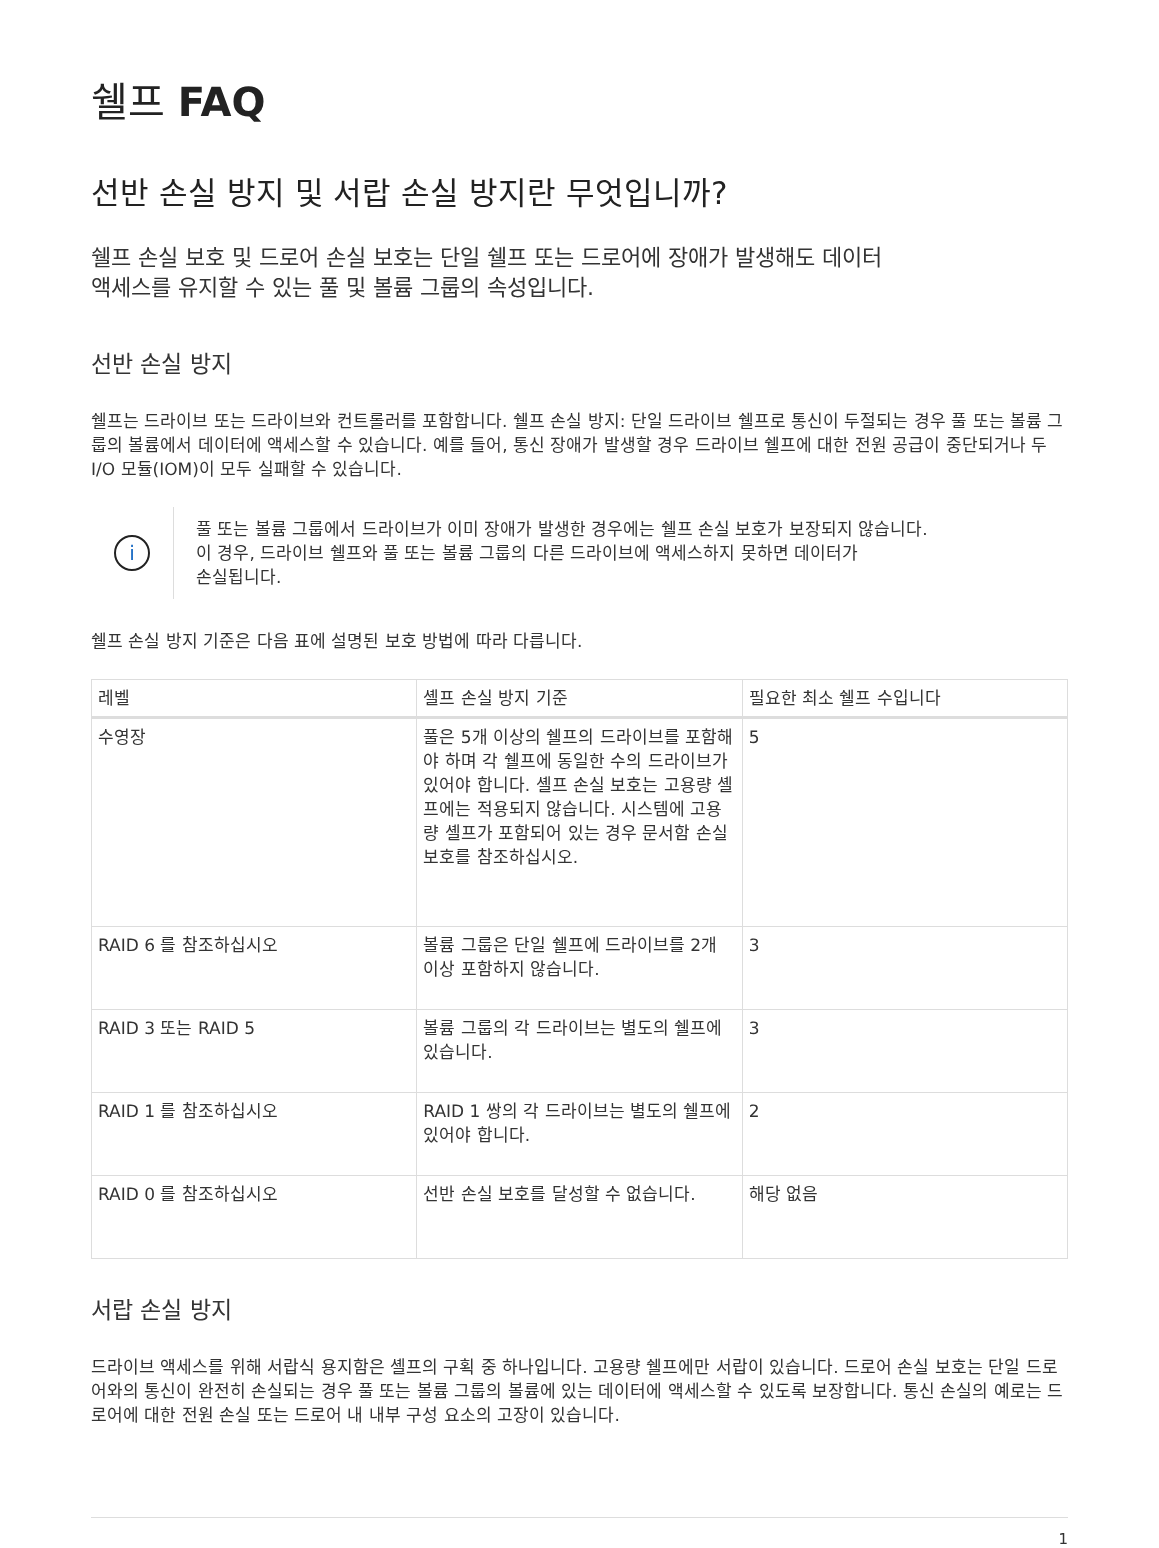쉘프 FAQ
선반 손실 방지 및 서랍 손실 방지란 무엇입니까?
쉘프 손실 보호 및 드로어 손실 보호는 단일 쉘프 또는 드로어에 장애가 발생해도 데이터
액세스를 유지할 수 있는 풀 및 볼륨 그룹의 속성입니다.
선반 손실 방지
쉘프는 드라이브 또는 드라이브와 컨트롤러를 포함합니다. 쉘프 손실 방지: 단일 드라이브 쉘프로 통신이 두절되는 경우 풀 또는 볼륨 그룹의 볼륨에서 데이터에 액세스할 수 있습니다. 예를 들어, 통신 장애가 발생할 경우 드라이브 쉘프에 대한 전원 공급이 중단되거나 두 I/O 모듈(IOM)이 모두 실패할 수 있습니다.
i
풀 또는 볼륨 그룹에서 드라이브가 이미 장애가 발생한 경우에는 쉘프 손실 보호가 보장되지 않습니다.
이 경우, 드라이브 쉘프와 풀 또는 볼륨 그룹의 다른 드라이브에 액세스하지 못하면 데이터가
손실됩니다.
쉘프 손실 방지 기준은 다음 표에 설명된 보호 방법에 따라 다릅니다.
| 레벨 | 셸프 손실 방지 기준 | 필요한 최소 쉘프 수입니다 |
| --- | --- | --- |
| 수영장 | 풀은 5개 이상의 쉘프의 드라이브를 포함해야 하며 각 쉘프에 동일한 수의 드라이브가 있어야 합니다. 셸프 손실 보호는 고용량 셸프에는 적용되지 않습니다. 시스템에 고용량 셸프가 포함되어 있는 경우 문서함 손실 보호를 참조하십시오. | 5 |
| RAID 6 를 참조하십시오 | 볼륨 그룹은 단일 쉘프에 드라이브를 2개 이상 포함하지 않습니다. | 3 |
| RAID 3 또는 RAID 5 | 볼륨 그룹의 각 드라이브는 별도의 쉘프에 있습니다. | 3 |
| RAID 1 를 참조하십시오 | RAID 1 쌍의 각 드라이브는 별도의 쉘프에 있어야 합니다. | 2 |
| RAID 0 를 참조하십시오 | 선반 손실 보호를 달성할 수 없습니다. | 해당 없음 |
서랍 손실 방지
드라이브 액세스를 위해 서랍식 용지함은 셸프의 구획 중 하나입니다. 고용량 쉘프에만 서랍이 있습니다. 드로어 손실 보호는 단일 드로어와의 통신이 완전히 손실되는 경우 풀 또는 볼륨 그룹의 볼륨에 있는 데이터에 액세스할 수 있도록 보장합니다. 통신 손실의 예로는 드로어에 대한 전원 손실 또는 드로어 내 내부 구성 요소의 고장이 있습니다.
1